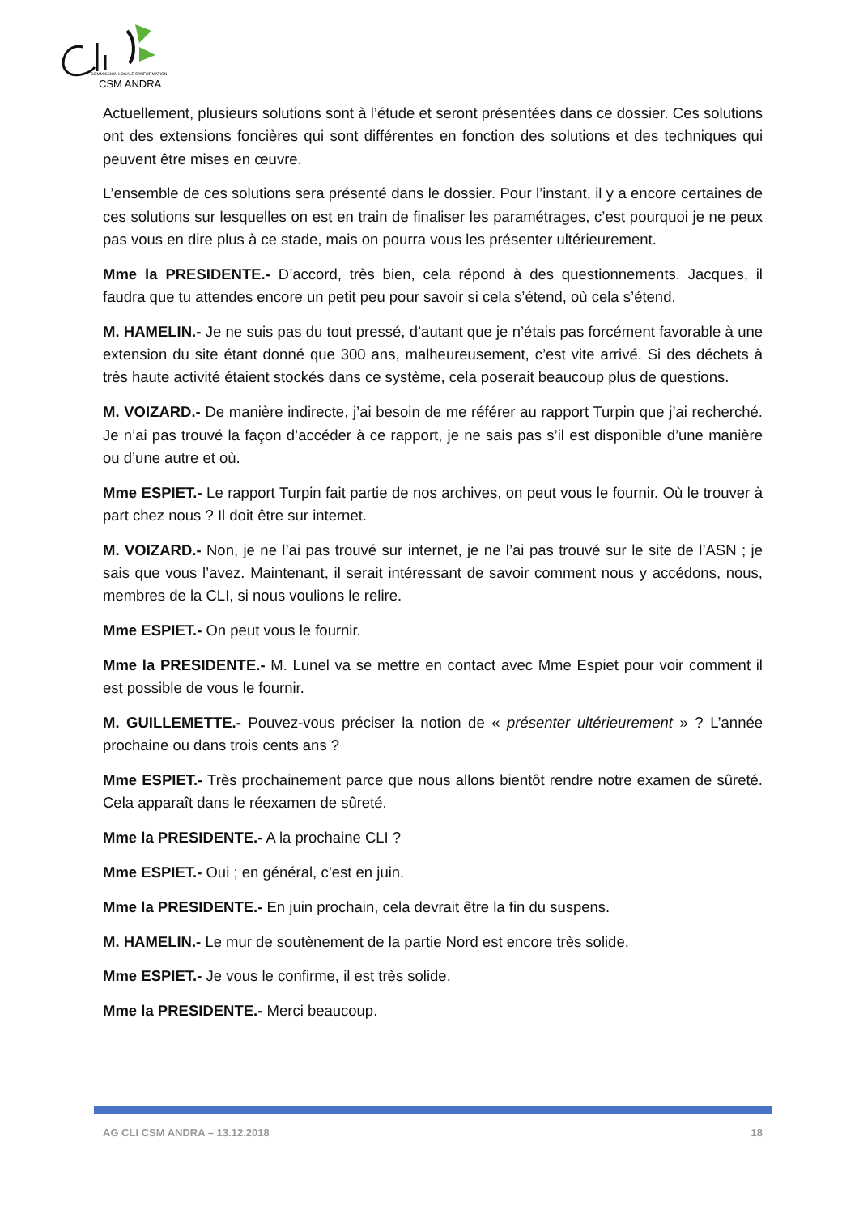COMMISSION LOCALE D'INFORMATION
CSM ANDRA
Actuellement, plusieurs solutions sont à l’étude et seront présentées dans ce dossier. Ces solutions ont des extensions foncières qui sont différentes en fonction des solutions et des techniques qui peuvent être mises en œuvre.
L’ensemble de ces solutions sera présenté dans le dossier. Pour l’instant, il y a encore certaines de ces solutions sur lesquelles on est en train de finaliser les paramétrages, c’est pourquoi je ne peux pas vous en dire plus à ce stade, mais on pourra vous les présenter ultérieurement.
Mme la PRESIDENTE.- D’accord, très bien, cela répond à des questionnements. Jacques, il faudra que tu attendes encore un petit peu pour savoir si cela s’étend, où cela s’étend.
M. HAMELIN.- Je ne suis pas du tout pressé, d’autant que je n’étais pas forcément favorable à une extension du site étant donné que 300 ans, malheureusement, c’est vite arrivé. Si des déchets à très haute activité étaient stockés dans ce système, cela poserait beaucoup plus de questions.
M. VOIZARD.- De manière indirecte, j’ai besoin de me référer au rapport Turpin que j’ai recherché. Je n’ai pas trouvé la façon d’accéder à ce rapport, je ne sais pas s’il est disponible d’une manière ou d’une autre et où.
Mme ESPIET.- Le rapport Turpin fait partie de nos archives, on peut vous le fournir. Où le trouver à part chez nous ? Il doit être sur internet.
M. VOIZARD.- Non, je ne l’ai pas trouvé sur internet, je ne l’ai pas trouvé sur le site de l’ASN ; je sais que vous l’avez. Maintenant, il serait intéressant de savoir comment nous y accédons, nous, membres de la CLI, si nous voulions le relire.
Mme ESPIET.- On peut vous le fournir.
Mme la PRESIDENTE.- M. Lunel va se mettre en contact avec Mme Espiet pour voir comment il est possible de vous le fournir.
M. GUILLEMETTE.- Pouvez-vous préciser la notion de « présenter ultérieurement » ? L’année prochaine ou dans trois cents ans ?
Mme ESPIET.- Très prochainement parce que nous allons bientôt rendre notre examen de sûreté. Cela apparaît dans le réexamen de sûreté.
Mme la PRESIDENTE.- A la prochaine CLI ?
Mme ESPIET.- Oui ; en général, c’est en juin.
Mme la PRESIDENTE.- En juin prochain, cela devrait être la fin du suspens.
M. HAMELIN.- Le mur de soutènement de la partie Nord est encore très solide.
Mme ESPIET.- Je vous le confirme, il est très solide.
Mme la PRESIDENTE.- Merci beaucoup.
AG CLI CSM ANDRA – 13.12.2018 18